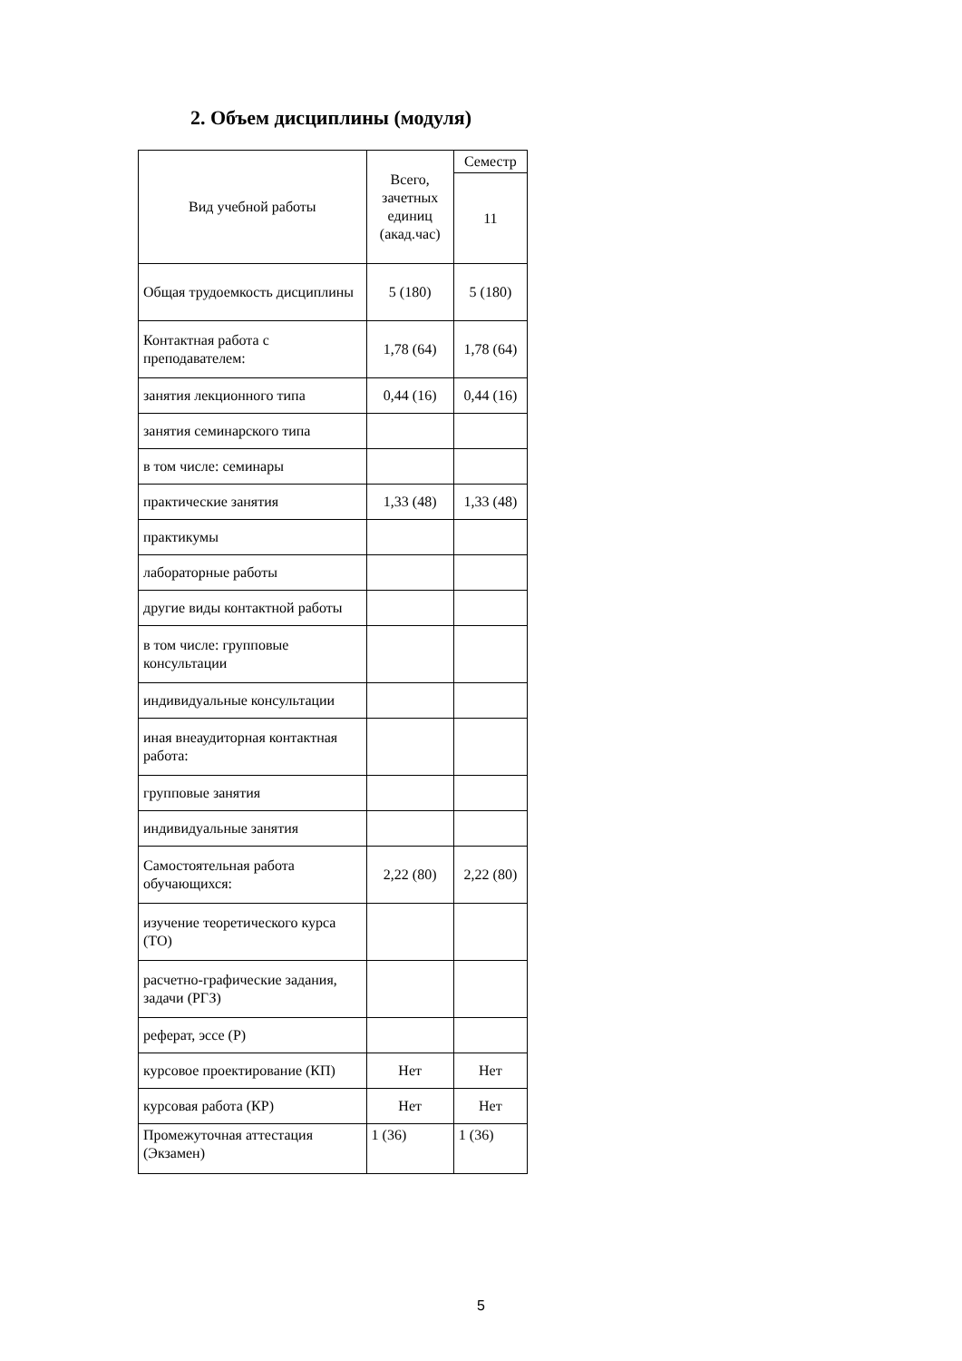2. Объем дисциплины (модуля)
| Вид учебной работы | Всего, зачетных единиц (акад.час) | Семестр |
| --- | --- | --- |
| | | 11 |
| Общая трудоемкость дисциплины | 5 (180) | 5 (180) |
| Контактная работа с преподавателем: | 1,78 (64) | 1,78 (64) |
| занятия лекционного типа | 0,44 (16) | 0,44 (16) |
| занятия семинарского типа | | |
| в том числе: семинары | | |
| практические занятия | 1,33 (48) | 1,33 (48) |
| практикумы | | |
| лабораторные работы | | |
| другие виды контактной работы | | |
| в том числе: групповые консультации | | |
| индивидуальные консультации | | |
| иная внеаудиторная контактная работа: | | |
| групповые занятия | | |
| индивидуальные занятия | | |
| Самостоятельная работа обучающихся: | 2,22 (80) | 2,22 (80) |
| изучение теоретического курса (ТО) | | |
| расчетно-графические задания, задачи (РГЗ) | | |
| реферат, эссе (Р) | | |
| курсовое проектирование (КП) | Нет | Нет |
| курсовая работа (КР) | Нет | Нет |
| Промежуточная аттестация (Экзамен) | 1 (36) | 1 (36) |
5